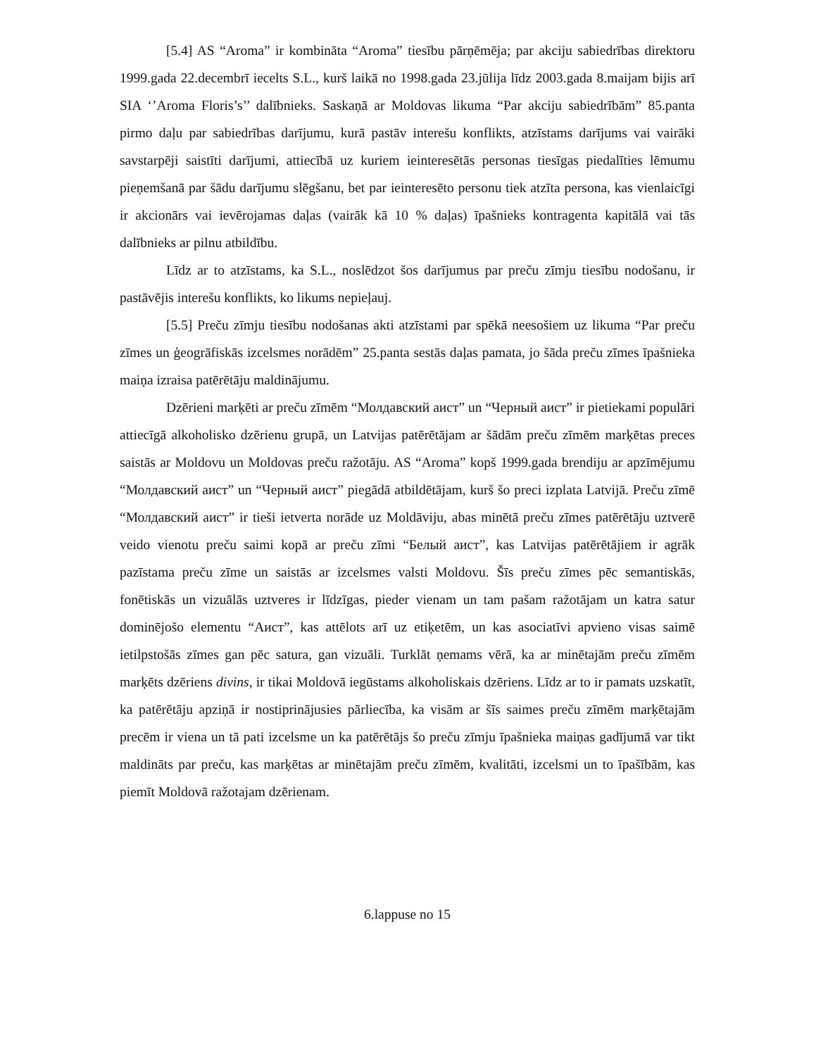[5.4] AS “Aroma” ir kombināta “Aroma” tiesību pārņēmēja; par akciju sabiedrības direktoru 1999.gada 22.decembrī iecelts S.L., kurš laikā no 1998.gada 23.jūlija līdz 2003.gada 8.maijam bijis arī SIA ‘’Aroma Floris’s’’ dalībnieks. Saskaņā ar Moldovas likuma “Par akciju sabiedrībām” 85.panta pirmo daļu par sabiedrības darījumu, kurā pastāv interešu konflikts, atzīstams darījums vai vairāki savstarpēji saistīti darījumi, attiecībā uz kuriem ieinteresētās personas tiesīgas piedalīties lēmumu pieņemšanā par šādu darījumu slēgšanu, bet par ieinteresēto personu tiek atzīta persona, kas vienlaicīgi ir akcionārs vai ievērojamas daļas (vairāk kā 10 % daļas) īpašnieks kontragenta kapitālā vai tās dalībnieks ar pilnu atbildību.
Līdz ar to atzīstams, ka S.L., noslēdzot šos darījumus par preču zīmju tiesību nodošanu, ir pastāvējis interešu konflikts, ko likums nepieļauj.
[5.5] Preču zīmju tiesību nodošanas akti atzīstami par spēkā neesošiem uz likuma “Par preču zīmes un ģeogrāfiskās izcelsmes norādēm” 25.panta sestās daļas pamata, jo šāda preču zīmes īpašnieka maiņa izraisa patērētāju maldinājumu.
Dzērieni marķēti ar preču zīmēm “Молдавский аист” un “Черный аист” ir pietiekami populāri attiecīgā alkoholisko dzērienu grupā, un Latvijas patērētājam ar šādām preču zīmēm marķētas preces saistās ar Moldovu un Moldovas preču ražotāju. AS “Aroma” kopš 1999.gada brendiju ar apzīmējumu “Молдавский аист” un “Черный аист” piegādā atbildētājam, kurš šo preci izplata Latvijā. Preču zīmē “Молдавский аист” ir tieši ietverta norāde uz Moldāviju, abas minētā preču zīmes patērētāju uztverē veido vienotu preču saimi kopā ar preču zīmi “Белый аист”, kas Latvijas patērētājiem ir agrāk pazīstama preču zīme un saistās ar izcelsmes valsti Moldovu. Šīs preču zīmes pēc semantiskās, fonētiskās un vizuālās uztveres ir līdzīgas, pieder vienam un tam pašam ražotājam un katra satur dominējošo elementu “Аист”, kas attēlots arī uz etiķetēm, un kas asociatīvi apvieno visas saimē ietilpstošās zīmes gan pēc satura, gan vizuāli. Turklāt ņemams vērā, ka ar minētajām preču zīmēm marķēts dzēriens divins, ir tikai Moldovā iegūstams alkoholiskais dzēriens. Līdz ar to ir pamats uzskatīt, ka patērētāju apziņā ir nostiprinājusies pārliecība, ka visām ar šīs saimes preču zīmēm marķētajām precēm ir viena un tā pati izcelsme un ka patērētājs šo preču zīmju īpašnieka maiņas gadījumā var tikt maldināts par preču, kas marķētas ar minētajām preču zīmēm, kvalitāti, izcelsmi un to īpašībām, kas piemīt Moldovā ražotajam dzērienam.
6.lappuse no 15